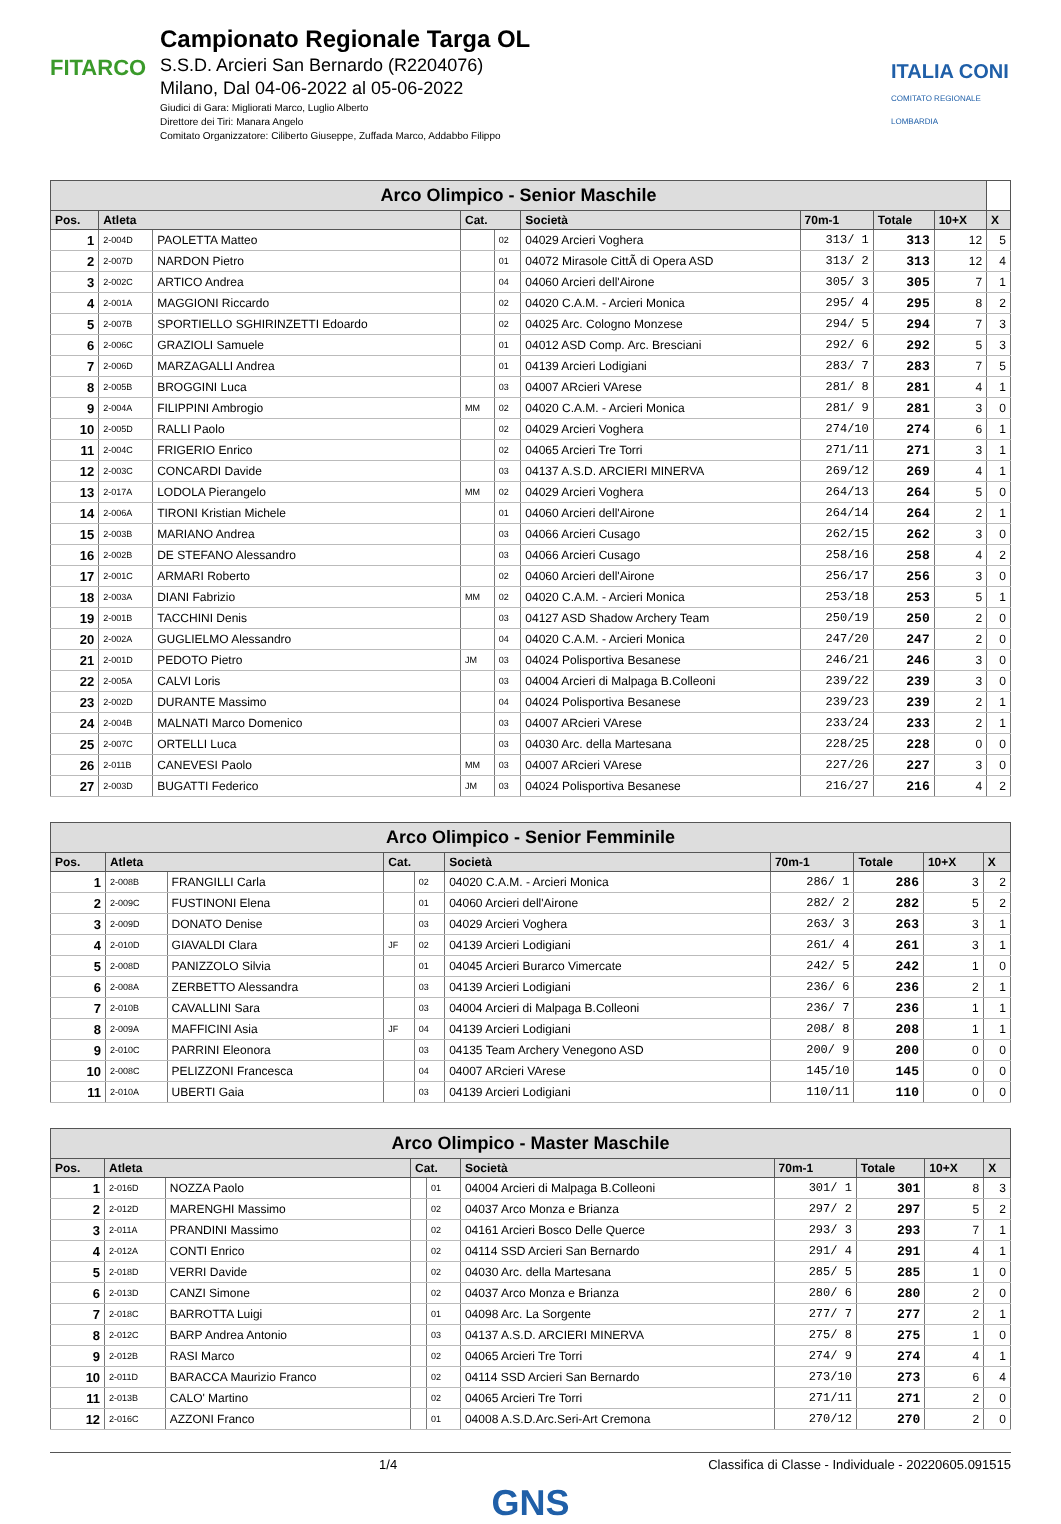FITARCO
Campionato Regionale Targa OL
S.S.D. Arcieri San Bernardo (R2204076)
Milano, Dal 04-06-2022 al 05-06-2022
Giudici di Gara: Migliorati Marco, Luglio Alberto
Direttore dei Tiri: Manara Angelo
Comitato Organizzatore: Ciliberto Giuseppe, Zuffada Marco, Addabbo Filippo
ITALIA CONI
COMITATO REGIONALE LOMBARDIA
| Arco Olimpico - Senior Maschile | | | | | | | | | |
| --- | --- | --- | --- | --- | --- | --- | --- | --- | --- |
| Pos. | Atleta | | Cat. | | Società | 70m-1 | Totale | 10+X | X |
| 1 | 2-004D | PAOLETTA Matteo | | 02 | 04029 Arcieri Voghera | 313/ 1 | 313 | 12 | 5 |
| 2 | 2-007D | NARDON Pietro | | 01 | 04072 Mirasole CittÃ di Opera ASD | 313/ 2 | 313 | 12 | 4 |
| 3 | 2-002C | ARTICO Andrea | | 04 | 04060 Arcieri dell'Airone | 305/ 3 | 305 | 7 | 1 |
| 4 | 2-001A | MAGGIONI Riccardo | | 02 | 04020 C.A.M. - Arcieri Monica | 295/ 4 | 295 | 8 | 2 |
| 5 | 2-007B | SPORTIELLO SGHIRINZETTI Edoardo | | 02 | 04025 Arc. Cologno Monzese | 294/ 5 | 294 | 7 | 3 |
| 6 | 2-006C | GRAZIOLI Samuele | | 01 | 04012 ASD Comp. Arc. Bresciani | 292/ 6 | 292 | 5 | 3 |
| 7 | 2-006D | MARZAGALLI Andrea | | 01 | 04139 Arcieri Lodigiani | 283/ 7 | 283 | 7 | 5 |
| 8 | 2-005B | BROGGINI Luca | | 03 | 04007 ARcieri VArese | 281/ 8 | 281 | 4 | 1 |
| 9 | 2-004A | FILIPPINI Ambrogio | MM | 02 | 04020 C.A.M. - Arcieri Monica | 281/ 9 | 281 | 3 | 0 |
| 10 | 2-005D | RALLI Paolo | | 02 | 04029 Arcieri Voghera | 274/10 | 274 | 6 | 1 |
| 11 | 2-004C | FRIGERIO Enrico | | 02 | 04065 Arcieri Tre Torri | 271/11 | 271 | 3 | 1 |
| 12 | 2-003C | CONCARDI Davide | | 03 | 04137 A.S.D. ARCIERI MINERVA | 269/12 | 269 | 4 | 1 |
| 13 | 2-017A | LODOLA Pierangelo | MM | 02 | 04029 Arcieri Voghera | 264/13 | 264 | 5 | 0 |
| 14 | 2-006A | TIRONI Kristian Michele | | 01 | 04060 Arcieri dell'Airone | 264/14 | 264 | 2 | 1 |
| 15 | 2-003B | MARIANO Andrea | | 03 | 04066 Arcieri Cusago | 262/15 | 262 | 3 | 0 |
| 16 | 2-002B | DE STEFANO Alessandro | | 03 | 04066 Arcieri Cusago | 258/16 | 258 | 4 | 2 |
| 17 | 2-001C | ARMARI Roberto | | 02 | 04060 Arcieri dell'Airone | 256/17 | 256 | 3 | 0 |
| 18 | 2-003A | DIANI Fabrizio | MM | 02 | 04020 C.A.M. - Arcieri Monica | 253/18 | 253 | 5 | 1 |
| 19 | 2-001B | TACCHINI Denis | | 03 | 04127 ASD Shadow Archery Team | 250/19 | 250 | 2 | 0 |
| 20 | 2-002A | GUGLIELMO Alessandro | | 04 | 04020 C.A.M. - Arcieri Monica | 247/20 | 247 | 2 | 0 |
| 21 | 2-001D | PEDOTO Pietro | JM | 03 | 04024 Polisportiva Besanese | 246/21 | 246 | 3 | 0 |
| 22 | 2-005A | CALVI Loris | | 03 | 04004 Arcieri di Malpaga B.Colleoni | 239/22 | 239 | 3 | 0 |
| 23 | 2-002D | DURANTE Massimo | | 04 | 04024 Polisportiva Besanese | 239/23 | 239 | 2 | 1 |
| 24 | 2-004B | MALNATI Marco Domenico | | 03 | 04007 ARcieri VArese | 233/24 | 233 | 2 | 1 |
| 25 | 2-007C | ORTELLI Luca | | 03 | 04030 Arc. della Martesana | 228/25 | 228 | 0 | 0 |
| 26 | 2-011B | CANEVESI Paolo | MM | 03 | 04007 ARcieri VArese | 227/26 | 227 | 3 | 0 |
| 27 | 2-003D | BUGATTI Federico | JM | 03 | 04024 Polisportiva Besanese | 216/27 | 216 | 4 | 2 |
| Arco Olimpico - Senior Femminile | | | | | | | | | |
| --- | --- | --- | --- | --- | --- | --- | --- | --- | --- |
| Pos. | Atleta | | Cat. | | Società | 70m-1 | Totale | 10+X | X |
| 1 | 2-008B | FRANGILLI Carla | | 02 | 04020 C.A.M. - Arcieri Monica | 286/ 1 | 286 | 3 | 2 |
| 2 | 2-009C | FUSTINONI Elena | | 01 | 04060 Arcieri dell'Airone | 282/ 2 | 282 | 5 | 2 |
| 3 | 2-009D | DONATO Denise | | 03 | 04029 Arcieri Voghera | 263/ 3 | 263 | 3 | 1 |
| 4 | 2-010D | GIAVALDI Clara | JF | 02 | 04139 Arcieri Lodigiani | 261/ 4 | 261 | 3 | 1 |
| 5 | 2-008D | PANIZZOLO Silvia | | 01 | 04045 Arcieri Burarco Vimercate | 242/ 5 | 242 | 1 | 0 |
| 6 | 2-008A | ZERBETTO Alessandra | | 03 | 04139 Arcieri Lodigiani | 236/ 6 | 236 | 2 | 1 |
| 7 | 2-010B | CAVALLINI Sara | | 03 | 04004 Arcieri di Malpaga B.Colleoni | 236/ 7 | 236 | 1 | 1 |
| 8 | 2-009A | MAFFICINI Asia | JF | 04 | 04139 Arcieri Lodigiani | 208/ 8 | 208 | 1 | 1 |
| 9 | 2-010C | PARRINI Eleonora | | 03 | 04135 Team Archery Venegono ASD | 200/ 9 | 200 | 0 | 0 |
| 10 | 2-008C | PELIZZONI Francesca | | 04 | 04007 ARcieri VArese | 145/10 | 145 | 0 | 0 |
| 11 | 2-010A | UBERTI Gaia | | 03 | 04139 Arcieri Lodigiani | 110/11 | 110 | 0 | 0 |
| Arco Olimpico - Master Maschile | | | | | | | | | |
| --- | --- | --- | --- | --- | --- | --- | --- | --- | --- |
| Pos. | Atleta | | Cat. | | Società | 70m-1 | Totale | 10+X | X |
| 1 | 2-016D | NOZZA Paolo | | 01 | 04004 Arcieri di Malpaga B.Colleoni | 301/ 1 | 301 | 8 | 3 |
| 2 | 2-012D | MARENGHI Massimo | | 02 | 04037 Arco Monza e Brianza | 297/ 2 | 297 | 5 | 2 |
| 3 | 2-011A | PRANDINI Massimo | | 02 | 04161 Arcieri Bosco Delle Querce | 293/ 3 | 293 | 7 | 1 |
| 4 | 2-012A | CONTI Enrico | | 02 | 04114 SSD Arcieri San Bernardo | 291/ 4 | 291 | 4 | 1 |
| 5 | 2-018D | VERRI Davide | | 02 | 04030 Arc. della Martesana | 285/ 5 | 285 | 1 | 0 |
| 6 | 2-013D | CANZI Simone | | 02 | 04037 Arco Monza e Brianza | 280/ 6 | 280 | 2 | 0 |
| 7 | 2-018C | BARROTTA Luigi | | 01 | 04098 Arc. La Sorgente | 277/ 7 | 277 | 2 | 1 |
| 8 | 2-012C | BARP Andrea Antonio | | 03 | 04137 A.S.D. ARCIERI MINERVA | 275/ 8 | 275 | 1 | 0 |
| 9 | 2-012B | RASI Marco | | 02 | 04065 Arcieri Tre Torri | 274/ 9 | 274 | 4 | 1 |
| 10 | 2-011D | BARACCA Maurizio Franco | | 02 | 04114 SSD Arcieri San Bernardo | 273/10 | 273 | 6 | 4 |
| 11 | 2-013B | CALO' Martino | | 02 | 04065 Arcieri Tre Torri | 271/11 | 271 | 2 | 0 |
| 12 | 2-016C | AZZONI Franco | | 01 | 04008 A.S.D.Arc.Seri-Art Cremona | 270/12 | 270 | 2 | 0 |
1/4 Classifica di Classe - Individuale - 20220605.091515
GNS